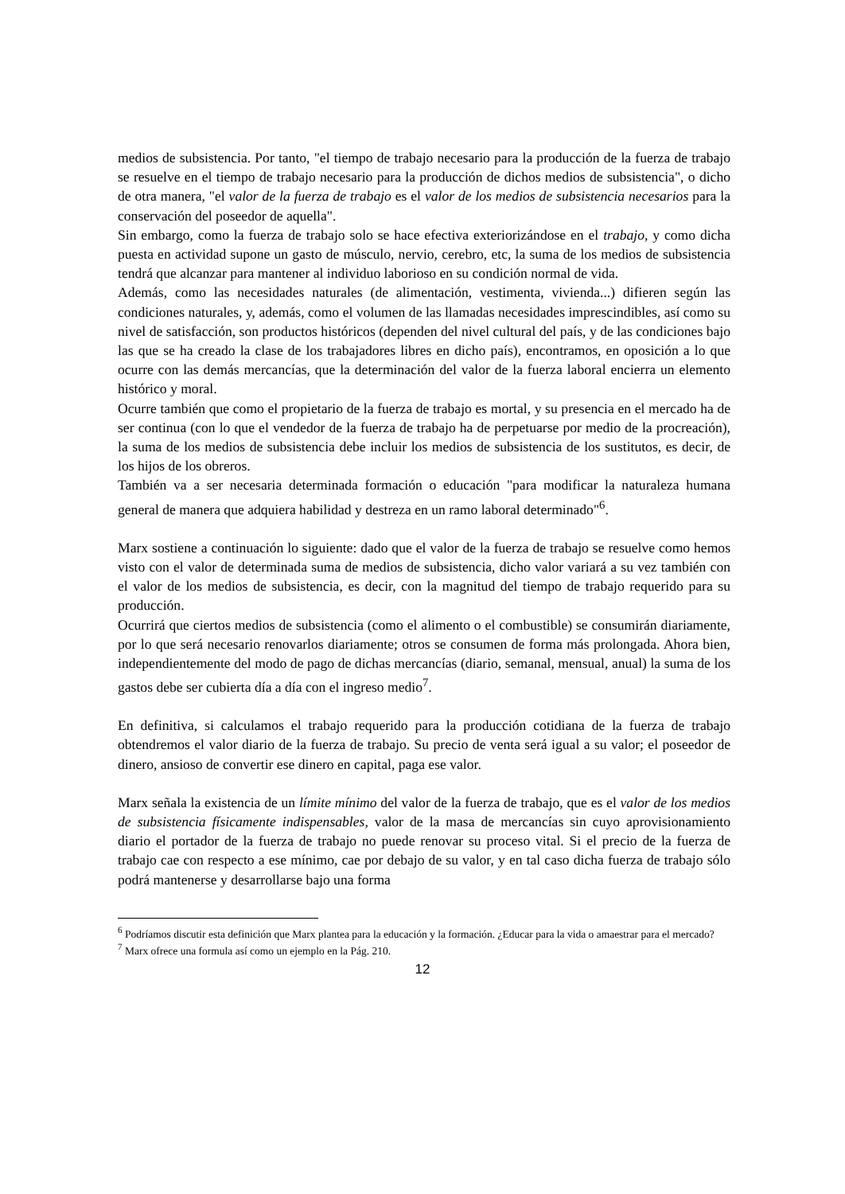medios de subsistencia. Por tanto, "el tiempo de trabajo necesario para la producción de la fuerza de trabajo se resuelve en el tiempo de trabajo necesario para la producción de dichos medios de subsistencia", o dicho de otra manera, "el valor de la fuerza de trabajo es el valor de los medios de subsistencia necesarios para la conservación del poseedor de aquella".
Sin embargo, como la fuerza de trabajo solo se hace efectiva exteriorizándose en el trabajo, y como dicha puesta en actividad supone un gasto de músculo, nervio, cerebro, etc, la suma de los medios de subsistencia tendrá que alcanzar para mantener al individuo laborioso en su condición normal de vida.
Además, como las necesidades naturales (de alimentación, vestimenta, vivienda...) difieren según las condiciones naturales, y, además, como el volumen de las llamadas necesidades imprescindibles, así como su nivel de satisfacción, son productos históricos (dependen del nivel cultural del país, y de las condiciones bajo las que se ha creado la clase de los trabajadores libres en dicho país), encontramos, en oposición a lo que ocurre con las demás mercancías, que la determinación del valor de la fuerza laboral encierra un elemento histórico y moral.
Ocurre también que como el propietario de la fuerza de trabajo es mortal, y su presencia en el mercado ha de ser continua (con lo que el vendedor de la fuerza de trabajo ha de perpetuarse por medio de la procreación), la suma de los medios de subsistencia debe incluir los medios de subsistencia de los sustitutos, es decir, de los hijos de los obreros.
También va a ser necesaria determinada formación o educación "para modificar la naturaleza humana general de manera que adquiera habilidad y destreza en un ramo laboral determinado"<sup>6</sup>.
Marx sostiene a continuación lo siguiente: dado que el valor de la fuerza de trabajo se resuelve como hemos visto con el valor de determinada suma de medios de subsistencia, dicho valor variará a su vez también con el valor de los medios de subsistencia, es decir, con la magnitud del tiempo de trabajo requerido para su producción.
Ocurrirá que ciertos medios de subsistencia (como el alimento o el combustible) se consumirán diariamente, por lo que será necesario renovarlos diariamente; otros se consumen de forma más prolongada. Ahora bien, independientemente del modo de pago de dichas mercancías (diario, semanal, mensual, anual) la suma de los gastos debe ser cubierta día a día con el ingreso medio<sup>7</sup>.
En definitiva, si calculamos el trabajo requerido para la producción cotidiana de la fuerza de trabajo obtendremos el valor diario de la fuerza de trabajo. Su precio de venta será igual a su valor; el poseedor de dinero, ansioso de convertir ese dinero en capital, paga ese valor.
Marx señala la existencia de un límite mínimo del valor de la fuerza de trabajo, que es el valor de los medios de subsistencia físicamente indispensables, valor de la masa de mercancías sin cuyo aprovisionamiento diario el portador de la fuerza de trabajo no puede renovar su proceso vital. Si el precio de la fuerza de trabajo cae con respecto a ese mínimo, cae por debajo de su valor, y en tal caso dicha fuerza de trabajo sólo podrá mantenerse y desarrollarse bajo una forma
<sup>6</sup> Podríamos discutir esta definición que Marx plantea para la educación y la formación. ¿Educar para la vida o amaestrar para el mercado?
<sup>7</sup> Marx ofrece una formula así como un ejemplo en la Pág. 210.
12